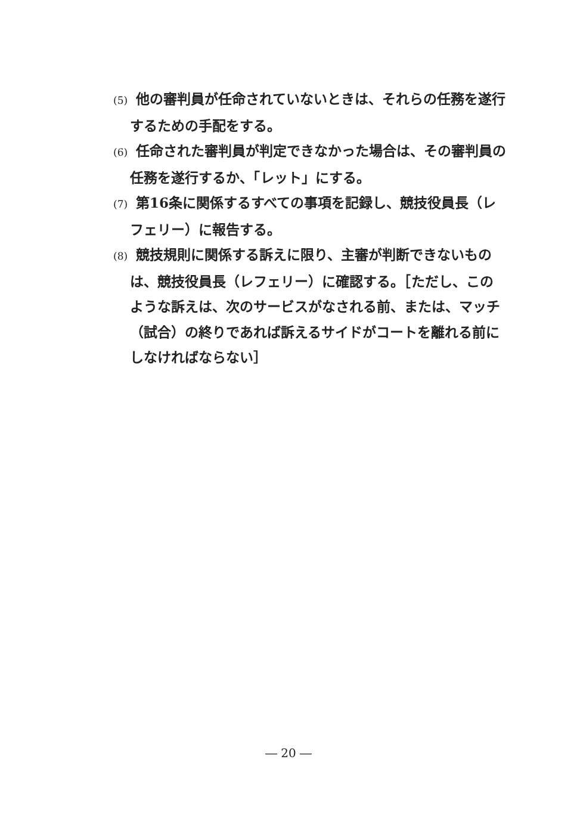(5) 他の審判員が任命されていないときは、それらの任務を遂行するための手配をする。
(6) 任命された審判員が判定できなかった場合は、その審判員の任務を遂行するか、「レット」にする。
(7) 第16条に関係するすべての事項を記録し、競技役員長（レフェリー）に報告する。
(8) 競技規則に関係する訴えに限り、主審が判断できないものは、競技役員長（レフェリー）に確認する。［ただし、このような訴えは、次のサービスがなされる前、または、マッチ（試合）の終りであれば訴えるサイドがコートを離れる前にしなければならない］
― 20 ―